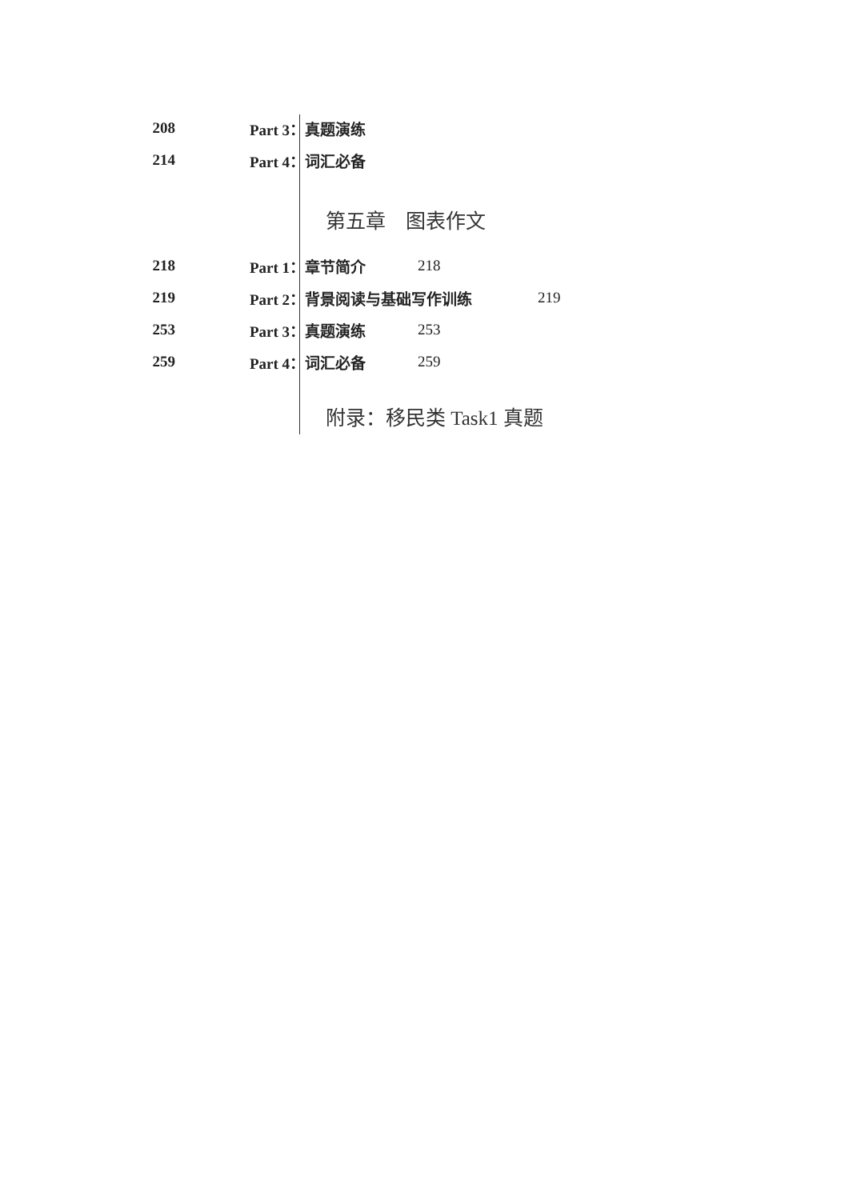208 Part 3：真题演练
214 Part 4：词汇必备
第五章　图表作文
218 Part 1：章节简介 218
219 Part 2：背景阅读与基础写作训练 219
253 Part 3：真题演练 253
259 Part 4：词汇必备 259
附录：移民类 Task1 真题